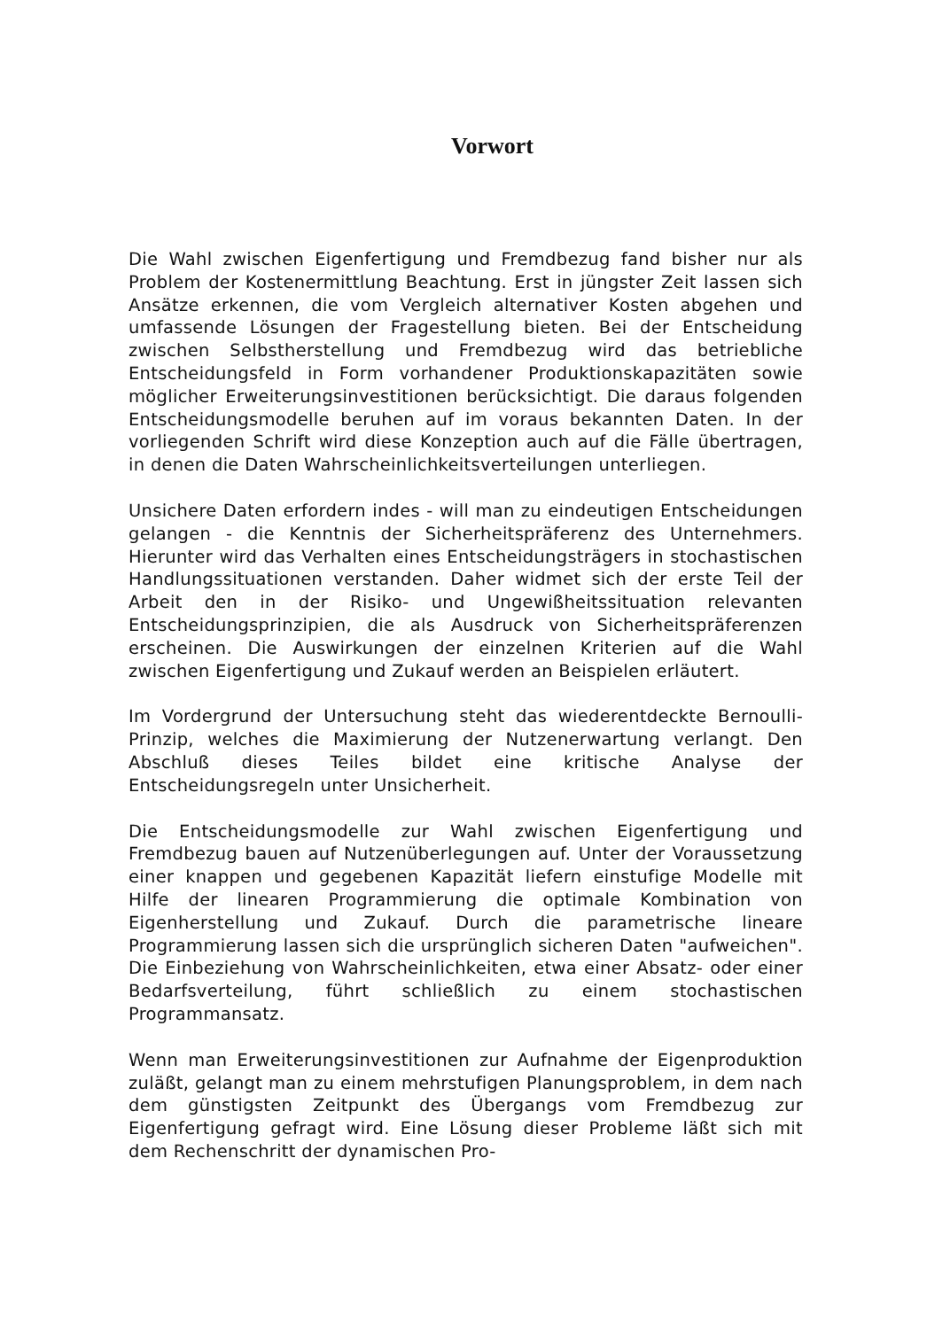Vorwort
Die Wahl zwischen Eigenfertigung und Fremdbezug fand bisher nur als Problem der Kostenermittlung Beachtung. Erst in jüngster Zeit lassen sich Ansätze erkennen, die vom Vergleich alternativer Kosten abgehen und umfassende Lösungen der Fragestellung bieten. Bei der Entscheidung zwischen Selbstherstellung und Fremdbezug wird das betriebliche Entscheidungsfeld in Form vorhandener Produktionskapazitäten sowie möglicher Erweiterungsinvestitionen berücksichtigt. Die daraus folgenden Entscheidungsmodelle beruhen auf im voraus bekannten Daten. In der vorliegenden Schrift wird diese Konzeption auch auf die Fälle übertragen, in denen die Daten Wahrscheinlichkeitsverteilungen unterliegen.
Unsichere Daten erfordern indes - will man zu eindeutigen Entscheidungen gelangen - die Kenntnis der Sicherheitspräferenz des Unternehmers. Hierunter wird das Verhalten eines Entscheidungsträgers in stochastischen Handlungssituationen verstanden. Daher widmet sich der erste Teil der Arbeit den in der Risiko- und Ungewißheitssituation relevanten Entscheidungsprinzipien, die als Ausdruck von Sicherheitspräferenzen erscheinen. Die Auswirkungen der einzelnen Kriterien auf die Wahl zwischen Eigenfertigung und Zukauf werden an Beispielen erläutert.
Im Vordergrund der Untersuchung steht das wiederentdeckte Bernoulli-Prinzip, welches die Maximierung der Nutzenerwartung verlangt. Den Abschluß dieses Teiles bildet eine kritische Analyse der Entscheidungsregeln unter Unsicherheit.
Die Entscheidungsmodelle zur Wahl zwischen Eigenfertigung und Fremdbezug bauen auf Nutzenüberlegungen auf. Unter der Voraussetzung einer knappen und gegebenen Kapazität liefern einstufige Modelle mit Hilfe der linearen Programmierung die optimale Kombination von Eigenherstellung und Zukauf. Durch die parametrische lineare Programmierung lassen sich die ursprünglich sicheren Daten "aufweichen". Die Einbeziehung von Wahrscheinlichkeiten, etwa einer Absatz- oder einer Bedarfsverteilung, führt schließlich zu einem stochastischen Programmansatz.
Wenn man Erweiterungsinvestitionen zur Aufnahme der Eigenproduktion zuläßt, gelangt man zu einem mehrstufigen Planungsproblem, in dem nach dem günstigsten Zeitpunkt des Übergangs vom Fremdbezug zur Eigenfertigung gefragt wird. Eine Lösung dieser Probleme läßt sich mit dem Rechenschritt der dynamischen Pro-